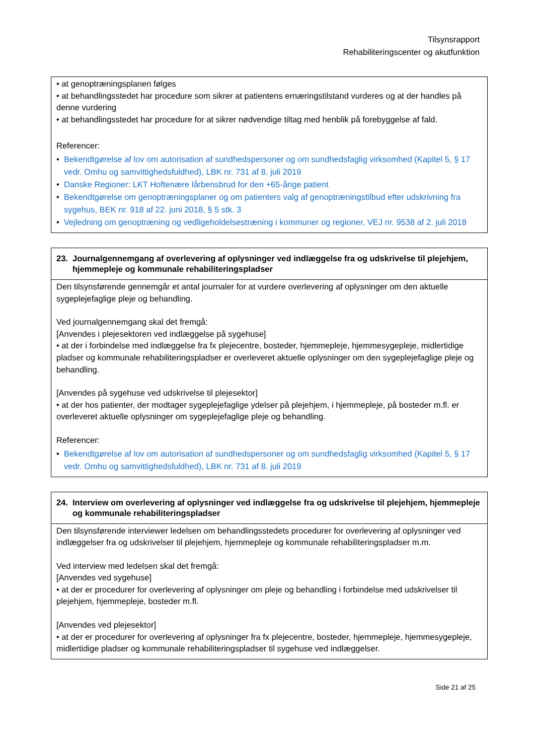Tilsynsrapport
Rehabiliteringscenter og akutfunktion
| • at genoptræningsplanen følges • at behandlingsstedet har procedure som sikrer at patientens ernæringstilstand vurderes og at der handles på denne vurdering • at behandlingsstedet har procedure for at sikrer nødvendige tiltag med henblik på forebyggelse af fald. Referencer: • Bekendtgørelse af lov om autorisation af sundhedspersoner og om sundhedsfaglig virksomhed (Kapitel 5, § 17 vedr. Omhu og samvittighedsfuldhed), LBK nr. 731 af 8. juli 2019 • Danske Regioner: LKT Hoftenære lårbensbrud for den +65-årige patient • Bekendtgørelse om genoptræningsplaner og om patienters valg af genoptræningstilbud efter udskrivning fra sygehus, BEK nr. 918 af 22. juni 2018, § 5 stk. 3 • Vejledning om genoptræning og vedligeholdelsestræning i kommuner og regioner, VEJ nr. 9538 af 2. juli 2018 |
| 23. Journalgennemgang af overlevering af oplysninger ved indlæggelse fra og udskrivelse til plejehjem, hjemmepleje og kommunale rehabiliteringspladser |
| --- |
| Den tilsynsførende gennemgår et antal journaler for at vurdere overlevering af oplysninger om den aktuelle sygeplejefaglige pleje og behandling. Ved journalgennemgang skal det fremgå: [Anvendes i plejesektoren ved indlæggelse på sygehuse] • at der i forbindelse med indlæggelse fra fx plejecentre, bosteder, hjemmepleje, hjemmesygepleje, midlertidige pladser og kommunale rehabiliteringspladser er overleveret aktuelle oplysninger om den sygeplejefaglige pleje og behandling. [Anvendes på sygehuse ved udskrivelse til plejesektor] • at der hos patienter, der modtager sygeplejefaglige ydelser på plejehjem, i hjemmepleje, på bosteder m.fl. er overleveret aktuelle oplysninger om sygeplejefaglige pleje og behandling. Referencer: • Bekendtgørelse af lov om autorisation af sundhedspersoner og om sundhedsfaglig virksomhed (Kapitel 5, § 17 vedr. Omhu og samvittighedsfuldhed), LBK nr. 731 af 8. juli 2019 |
| 24. Interview om overlevering af oplysninger ved indlæggelse fra og udskrivelse til plejehjem, hjemmepleje og kommunale rehabiliteringspladser |
| --- |
| Den tilsynsførende interviewer ledelsen om behandlingsstedets procedurer for overlevering af oplysninger ved indlæggelser fra og udskrivelser til plejehjem, hjemmepleje og kommunale rehabiliteringspladser m.m. Ved interview med ledelsen skal det fremgå: [Anvendes ved sygehuse] • at der er procedurer for overlevering af oplysninger om pleje og behandling i forbindelse med udskrivelser til plejehjem, hjemmepleje, bosteder m.fl. [Anvendes ved plejesektor] • at der er procedurer for overlevering af oplysninger fra fx plejecentre, bosteder, hjemmepleje, hjemmesygepleje, midlertidige pladser og kommunale rehabiliteringspladser til sygehuse ved indlæggelser. |
Side 21 af 25